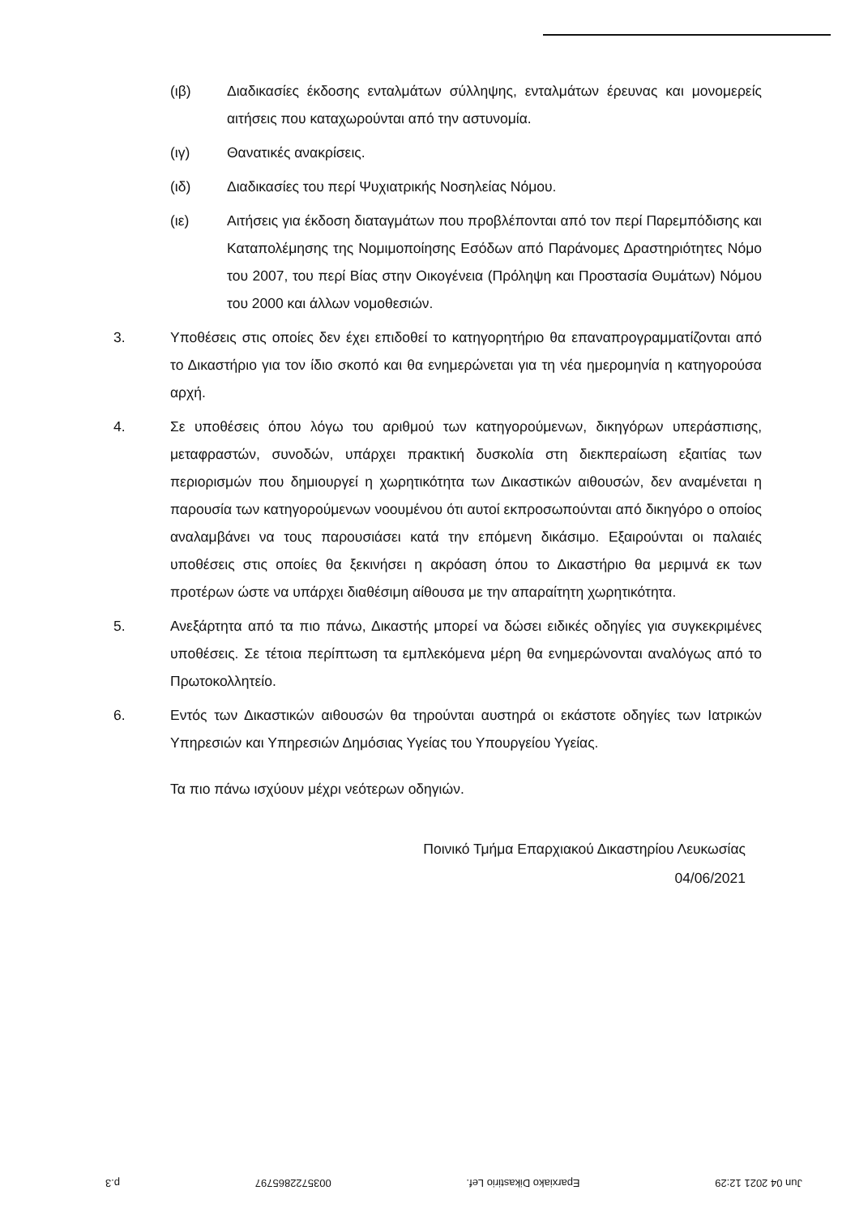(ιβ) Διαδικασίες έκδοσης ενταλμάτων σύλληψης, ενταλμάτων έρευνας και μονομερείς αιτήσεις που καταχωρούνται από την αστυνομία.
(ιγ) Θανατικές ανακρίσεις.
(ιδ) Διαδικασίες του περί Ψυχιατρικής Νοσηλείας Νόμου.
(ιε) Αιτήσεις για έκδοση διαταγμάτων που προβλέπονται από τον περί Παρεμπόδισης και Καταπολέμησης της Νομιμοποίησης Εσόδων από Παράνομες Δραστηριότητες Νόμο του 2007, του περί Βίας στην Οικογένεια (Πρόληψη και Προστασία Θυμάτων) Νόμου του 2000 και άλλων νομοθεσιών.
3. Υποθέσεις στις οποίες δεν έχει επιδοθεί το κατηγορητήριο θα επαναπρογραμματίζονται από το Δικαστήριο για τον ίδιο σκοπό και θα ενημερώνεται για τη νέα ημερομηνία η κατηγορούσα αρχή.
4. Σε υποθέσεις όπου λόγω του αριθμού των κατηγορούμενων, δικηγόρων υπεράσπισης, μεταφραστών, συνοδών, υπάρχει πρακτική δυσκολία στη διεκπεραίωση εξαιτίας των περιορισμών που δημιουργεί η χωρητικότητα των Δικαστικών αιθουσών, δεν αναμένεται η παρουσία των κατηγορούμενων νοουμένου ότι αυτοί εκπροσωπούνται από δικηγόρο ο οποίος αναλαμβάνει να τους παρουσιάσει κατά την επόμενη δικάσιμο. Εξαιρούνται οι παλαιές υποθέσεις στις οποίες θα ξεκινήσει η ακρόαση όπου το Δικαστήριο θα μεριμνά εκ των προτέρων ώστε να υπάρχει διαθέσιμη αίθουσα με την απαραίτητη χωρητικότητα.
5. Ανεξάρτητα από τα πιο πάνω, Δικαστής μπορεί να δώσει ειδικές οδηγίες για συγκεκριμένες υποθέσεις. Σε τέτοια περίπτωση τα εμπλεκόμενα μέρη θα ενημερώνονται αναλόγως από το Πρωτοκολλητείο.
6. Εντός των Δικαστικών αιθουσών θα τηρούνται αυστηρά οι εκάστοτε οδηγίες των Ιατρικών Υπηρεσιών και Υπηρεσιών Δημόσιας Υγείας του Υπουργείου Υγείας.
Τα πιο πάνω ισχύουν μέχρι νεότερων οδηγιών.
Ποινικό Τμήμα Επαρχιακού Δικαστηρίου Λευκωσίας
04/06/2021
Jun 04 2021 12:29 Eparxiako Dikastirio Lef. 0035722865797 p.3